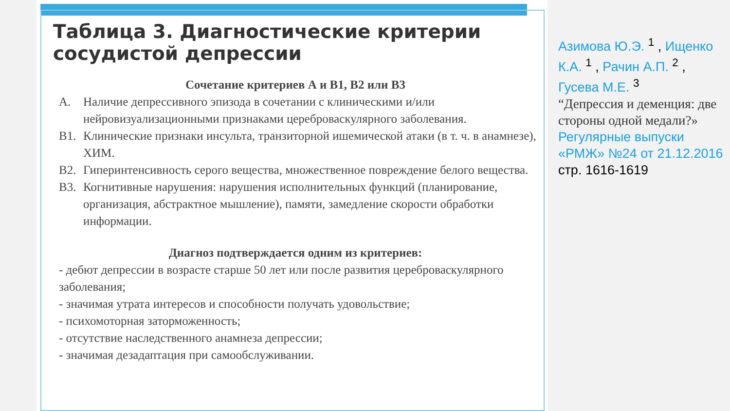Таблица 3. Диагностические критерии сосудистой депрессии
Сочетание критериев А и В1, В2 или В3
А. Наличие депрессивного эпизода в сочетании с клиническими и/или нейровизуализационными признаками цереброваскулярного заболевания.
В1. Клинические признаки инсульта, транзиторной ишемической атаки (в т. ч. в анамнезе), ХИМ.
В2. Гиперинтенсивность серого вещества, множественное повреждение белого вещества.
В3. Когнитивные нарушения: нарушения исполнительных функций (планирование, организация, абстрактное мышление), памяти, замедление скорости обработки информации.
Диагноз подтверждается одним из критериев:
- дебют депрессии в возрасте старше 50 лет или после развития цереброваскулярного заболевания;
- значимая утрата интересов и способности получать удовольствие;
- психомоторная заторможенность;
- отсутствие наследственного анамнеза депрессии;
- значимая дезадаптация при самообслуживании.
Азимова Ю.Э. <sup>1</sup> , Ищенко К.А. <sup>1</sup> , Рачин А.П. <sup>2</sup> , Гусева М.Е. <sup>3</sup>
“Депрессия и деменция: две стороны одной медали?»
Регулярные выпуски «РМЖ» №24 от 21.12.2016 стр. 1616-1619